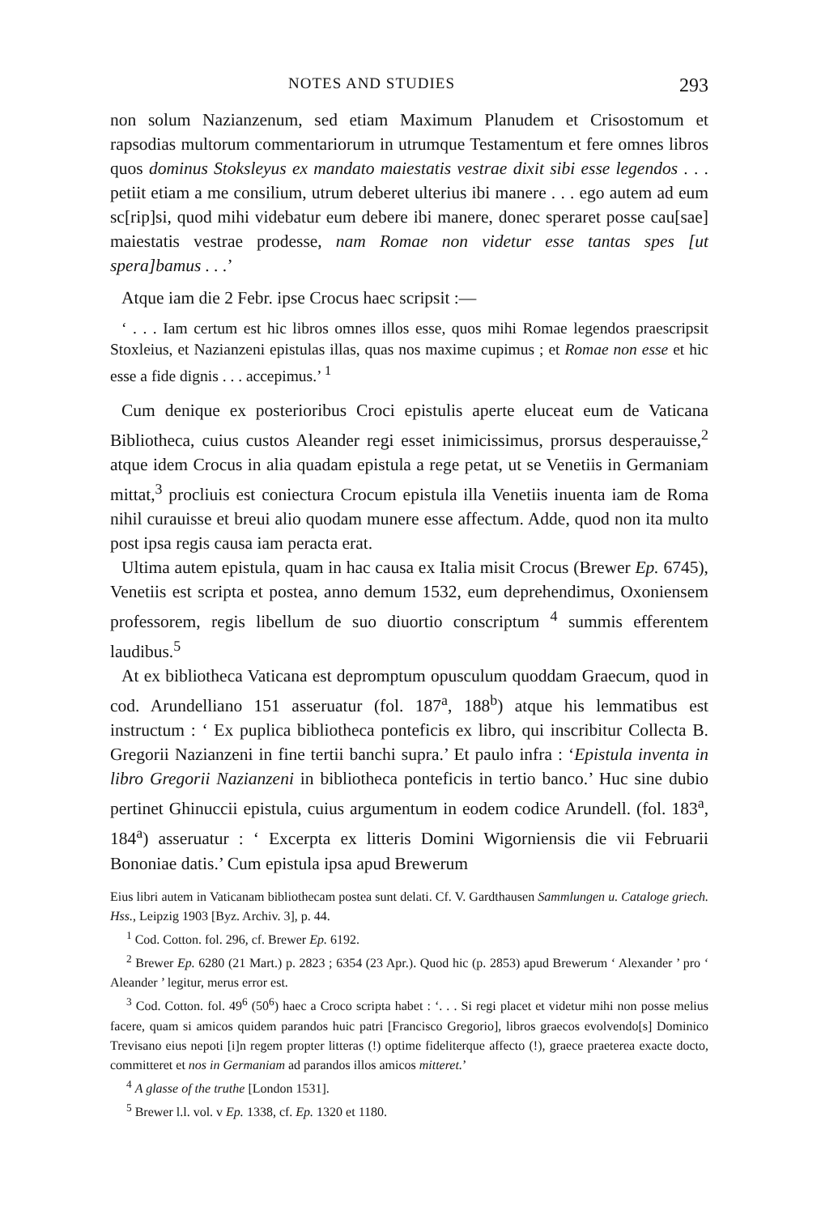NOTES AND STUDIES 293
non solum Nazianzenum, sed etiam Maximum Planudem et Crisostomum et rapsodias multorum commentariorum in utrumque Testamentum et fere omnes libros quos dominus Stoksleyus ex mandato maiestatis vestrae dixit sibi esse legendos . . . petiit etiam a me consilium, utrum deberet ulterius ibi manere . . . ego autem ad eum sc[rip]si, quod mihi videbatur eum debere ibi manere, donec speraret posse cau[sae] maiestatis vestrae prodesse, nam Romae non videtur esse tantas spes [ut spera]bamus . . .’
Atque iam die 2 Febr. ipse Crocus haec scripsit :—
‘ . . . Iam certum est hic libros omnes illos esse, quos mihi Romae legendos praescripsit Stoxleius, et Nazianzeni epistulas illas, quas nos maxime cupimus ; et Romae non esse et hic esse a fide dignis . . . accepimus.’ <sup>1</sup>
Cum denique ex posterioribus Croci epistulis aperte eluceat eum de Vaticana Bibliotheca, cuius custos Aleander regi esset inimicissimus, prorsus desperauisse,<sup>2</sup> atque idem Crocus in alia quadam epistula a rege petat, ut se Venetiis in Germaniam mittat,<sup>3</sup> procliuis est coniectura Crocum epistula illa Venetiis inuenta iam de Roma nihil curauisse et breui alio quodam munere esse affectum. Adde, quod non ita multo post ipsa regis causa iam peracta erat.
Ultima autem epistula, quam in hac causa ex Italia misit Crocus (Brewer Ep. 6745), Venetiis est scripta et postea, anno demum 1532, eum deprehendimus, Oxoniensem professorem, regis libellum de suo diuortio conscriptum <sup>4</sup> summis efferentem laudibus.<sup>5</sup>
At ex bibliotheca Vaticana est depromptum opusculum quoddam Graecum, quod in cod. Arundelliano 151 asseruatur (fol. 187<sup>a</sup>, 188<sup>b</sup>) atque his lemmatibus est instructum : ‘ Ex puplica bibliotheca ponteficis ex libro, qui inscribitur Collecta B. Gregorii Nazianzeni in fine tertii banchi supra.’ Et paulo infra : ‘Epistula inventa in libro Gregorii Nazianzeni in bibliotheca ponteficis in tertio banco.’ Huc sine dubio pertinet Ghinuccii epistula, cuius argumentum in eodem codice Arundell. (fol. 183<sup>a</sup>, 184<sup>a</sup>) asseruatur : ‘ Excerpta ex litteris Domini Wigorniensis die vii Februarii Bononiae datis.’ Cum epistula ipsa apud Brewerum
Eius libri autem in Vaticanam bibliothecam postea sunt delati. Cf. V. Gardthausen Sammlungen u. Cataloge griech. Hss., Leipzig 1903 [Byz. Archiv. 3], p. 44.
<sup>1</sup> Cod. Cotton. fol. 296, cf. Brewer Ep. 6192.
<sup>2</sup> Brewer Ep. 6280 (21 Mart.) p. 2823 ; 6354 (23 Apr.). Quod hic (p. 2853) apud Brewerum ‘ Alexander ’ pro ‘ Aleander ’ legitur, merus error est.
<sup>3</sup> Cod. Cotton. fol. 49<sup>6</sup> (50<sup>6</sup>) haec a Croco scripta habet : ‘. . . Si regi placet et videtur mihi non posse melius facere, quam si amicos quidem parandos huic patri [Francisco Gregorio], libros graecos evolvendo[s] Dominico Trevisano eius nepoti [i]n regem propter litteras (!) optime fideliterque affecto (!), graece praeterea exacte docto, committeret et nos in Germaniam ad parandos illos amicos mitteret.’
<sup>4</sup> A glasse of the truthe [London 1531].
<sup>5</sup> Brewer l.l. vol. v Ep. 1338, cf. Ep. 1320 et 1180.